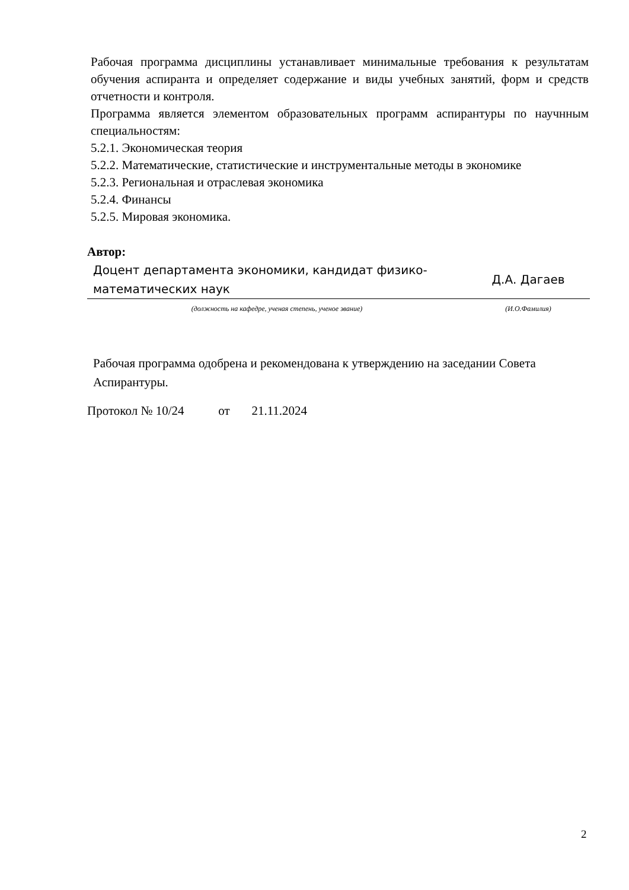Рабочая программа дисциплины устанавливает минимальные требования к результатам обучения аспиранта и определяет содержание и виды учебных занятий, форм и средств отчетности и контроля.
Программа является элементом образовательных программ аспирантуры по научнным специальностям:
5.2.1. Экономическая теория
5.2.2. Математические, статистические и инструментальные методы в экономике
5.2.3. Региональная и отраслевая экономика
5.2.4. Финансы
5.2.5. Мировая экономика.
Автор:
| Доцент департамента экономики, кандидат физико-математических наук | Д.А. Дагаев |
| (должность на кафедре, ученая степень, ученое звание) | (И.О.Фамилия) |
Рабочая программа одобрена и рекомендована к утверждению на заседании Совета Аспирантуры.
Протокол № 10/24 от 21.11.2024
2